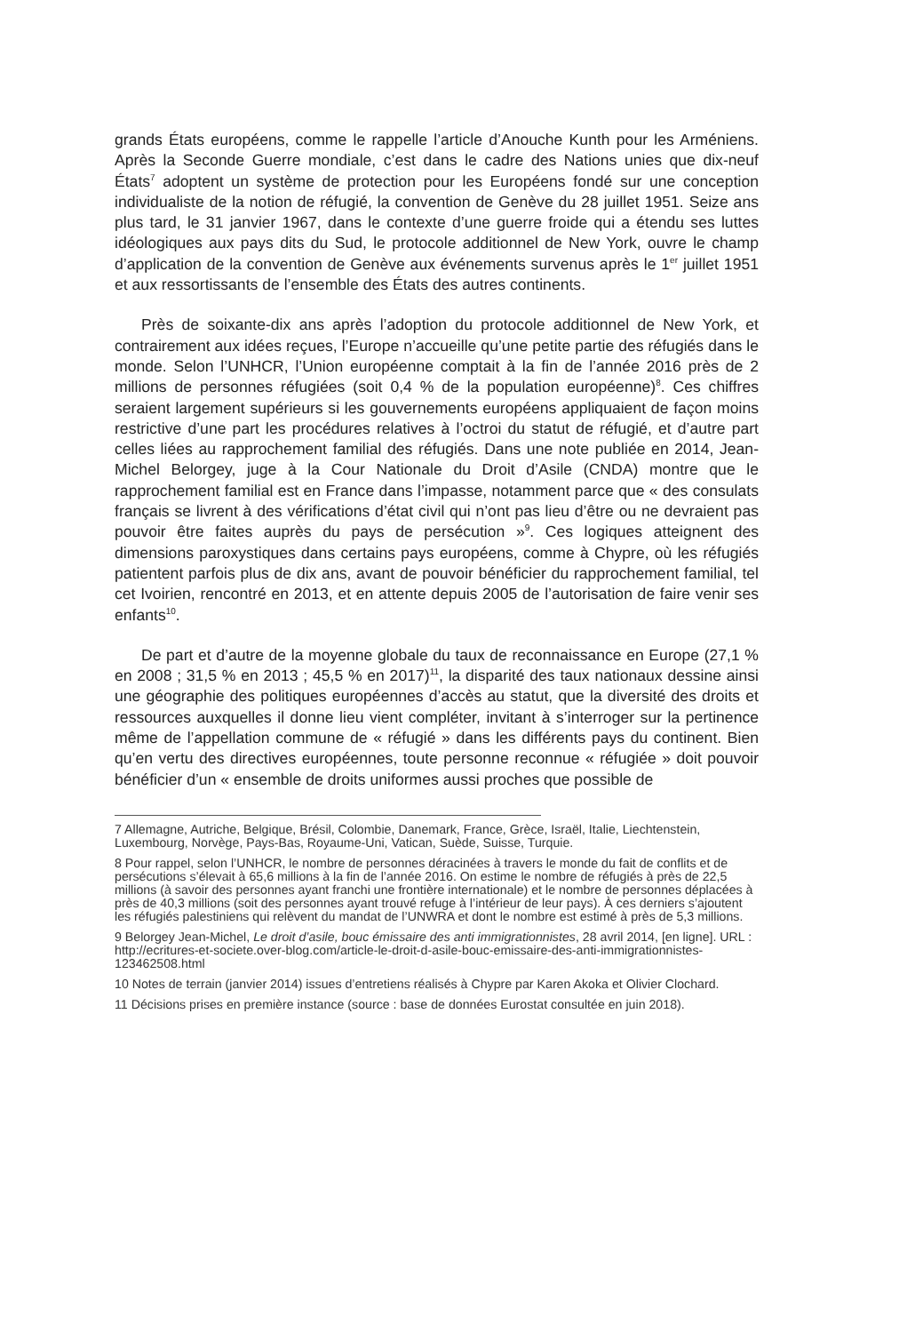grands États européens, comme le rappelle l’article d’Anouche Kunth pour les Arméniens. Après la Seconde Guerre mondiale, c’est dans le cadre des Nations unies que dix-neuf États<sup>7</sup> adoptent un système de protection pour les Européens fondé sur une conception individualiste de la notion de réfugié, la convention de Genève du 28 juillet 1951. Seize ans plus tard, le 31 janvier 1967, dans le contexte d’une guerre froide qui a étendu ses luttes idéologiques aux pays dits du Sud, le protocole additionnel de New York, ouvre le champ d’application de la convention de Genève aux événements survenus après le 1<sup>er</sup> juillet 1951 et aux ressortissants de l’ensemble des États des autres continents.
Près de soixante-dix ans après l’adoption du protocole additionnel de New York, et contrairement aux idées reçues, l’Europe n’accueille qu’une petite partie des réfugiés dans le monde. Selon l’UNHCR, l’Union européenne comptait à la fin de l’année 2016 près de 2 millions de personnes réfugiées (soit 0,4 % de la population européenne)<sup>8</sup>. Ces chiffres seraient largement supérieurs si les gouvernements européens appliquaient de façon moins restrictive d’une part les procédures relatives à l’octroi du statut de réfugié, et d’autre part celles liées au rapprochement familial des réfugiés. Dans une note publiée en 2014, Jean-Michel Belorgey, juge à la Cour Nationale du Droit d’Asile (CNDA) montre que le rapprochement familial est en France dans l’impasse, notamment parce que « des consulats français se livrent à des vérifications d’état civil qui n’ont pas lieu d’être ou ne devraient pas pouvoir être faites auprès du pays de persécution »<sup>9</sup>. Ces logiques atteignent des dimensions paroxystiques dans certains pays européens, comme à Chypre, où les réfugiés patientent parfois plus de dix ans, avant de pouvoir bénéficier du rapprochement familial, tel cet Ivoirien, rencontré en 2013, et en attente depuis 2005 de l’autorisation de faire venir ses enfants<sup>10</sup>.
De part et d’autre de la moyenne globale du taux de reconnaissance en Europe (27,1 % en 2008 ; 31,5 % en 2013 ; 45,5 % en 2017)<sup>11</sup>, la disparité des taux nationaux dessine ainsi une géographie des politiques européennes d’accès au statut, que la diversité des droits et ressources auxquelles il donne lieu vient compléter, invitant à s’interroger sur la pertinence même de l’appellation commune de « réfugié » dans les différents pays du continent. Bien qu’en vertu des directives européennes, toute personne reconnue « réfugiée » doit pouvoir bénéficier d’un « ensemble de droits uniformes aussi proches que possible de
7 Allemagne, Autriche, Belgique, Brésil, Colombie, Danemark, France, Grèce, Israël, Italie, Liechtenstein, Luxembourg, Norvège, Pays-Bas, Royaume-Uni, Vatican, Suède, Suisse, Turquie.
8 Pour rappel, selon l’UNHCR, le nombre de personnes déracinées à travers le monde du fait de conflits et de persécutions s’élevait à 65,6 millions à la fin de l’année 2016. On estime le nombre de réfugiés à près de 22,5 millions (à savoir des personnes ayant franchi une frontière internationale) et le nombre de personnes déplacées à près de 40,3 millions (soit des personnes ayant trouvé refuge à l’intérieur de leur pays). À ces derniers s’ajoutent les réfugiés palestiniens qui relèvent du mandat de l’UNWRA et dont le nombre est estimé à près de 5,3 millions.
9 Belorgey Jean-Michel, Le droit d’asile, bouc émissaire des anti immigrationnistes, 28 avril 2014, [en ligne]. URL : http://ecritures-et-societe.over-blog.com/article-le-droit-d-asile-bouc-emissaire-des-anti-immigrationnistes-123462508.html
10 Notes de terrain (janvier 2014) issues d’entretiens réalisés à Chypre par Karen Akoka et Olivier Clochard.
11 Décisions prises en première instance (source : base de données Eurostat consultée en juin 2018).